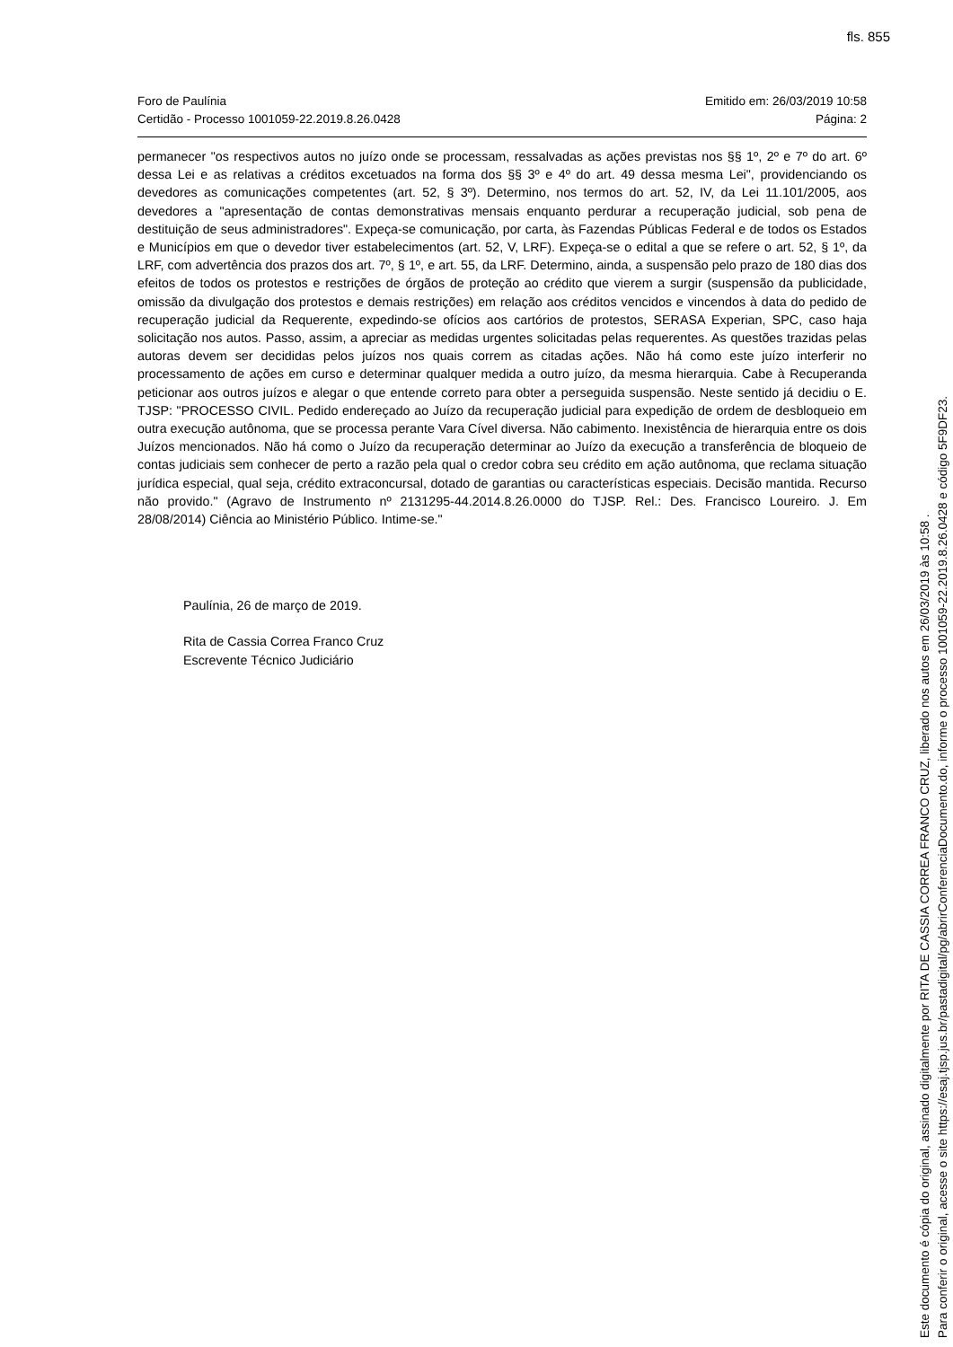fls. 855
Foro de Paulínia
Certidão - Processo 1001059-22.2019.8.26.0428
Emitido em: 26/03/2019 10:58
Página: 2
permanecer "os respectivos autos no juízo onde se processam, ressalvadas as ações previstas nos §§ 1º, 2º e 7º do art. 6º dessa Lei e as relativas a créditos excetuados na forma dos §§ 3º e 4º do art. 49 dessa mesma Lei", providenciando os devedores as comunicações competentes (art. 52, § 3º). Determino, nos termos do art. 52, IV, da Lei 11.101/2005, aos devedores a "apresentação de contas demonstrativas mensais enquanto perdurar a recuperação judicial, sob pena de destituição de seus administradores". Expeça-se comunicação, por carta, às Fazendas Públicas Federal e de todos os Estados e Municípios em que o devedor tiver estabelecimentos (art. 52, V, LRF). Expeça-se o edital a que se refere o art. 52, § 1º, da LRF, com advertência dos prazos dos art. 7º, § 1º, e art. 55, da LRF. Determino, ainda, a suspensão pelo prazo de 180 dias dos efeitos de todos os protestos e restrições de órgãos de proteção ao crédito que vierem a surgir (suspensão da publicidade, omissão da divulgação dos protestos e demais restrições) em relação aos créditos vencidos e vincendos à data do pedido de recuperação judicial da Requerente, expedindo-se ofícios aos cartórios de protestos, SERASA Experian, SPC, caso haja solicitação nos autos. Passo, assim, a apreciar as medidas urgentes solicitadas pelas requerentes. As questões trazidas pelas autoras devem ser decididas pelos juízos nos quais correm as citadas ações. Não há como este juízo interferir no processamento de ações em curso e determinar qualquer medida a outro juízo, da mesma hierarquia. Cabe à Recuperanda peticionar aos outros juízos e alegar o que entende correto para obter a perseguida suspensão. Neste sentido já decidiu o E. TJSP: "PROCESSO CIVIL. Pedido endereçado ao Juízo da recuperação judicial para expedição de ordem de desbloqueio em outra execução autônoma, que se processa perante Vara Cível diversa. Não cabimento. Inexistência de hierarquia entre os dois Juízos mencionados. Não há como o Juízo da recuperação determinar ao Juízo da execução a transferência de bloqueio de contas judiciais sem conhecer de perto a razão pela qual o credor cobra seu crédito em ação autônoma, que reclama situação jurídica especial, qual seja, crédito extraconcursal, dotado de garantias ou características especiais. Decisão mantida. Recurso não provido." (Agravo de Instrumento nº 2131295-44.2014.8.26.0000 do TJSP. Rel.: Des. Francisco Loureiro. J. Em 28/08/2014) Ciência ao Ministério Público. Intime-se."
Paulínia, 26 de março de 2019.
Rita de Cassia Correa Franco Cruz
Escrevente Técnico Judiciário
Este documento é cópia do original, assinado digitalmente por RITA DE CASSIA CORREA FRANCO CRUZ, liberado nos autos em 26/03/2019 às 10:58 .
Para conferir o original, acesse o site https://esaj.tjsp.jus.br/pastadigital/pg/abrirConferenciaDocumento.do, informe o processo 1001059-22.2019.8.26.0428 e código 5F9DF23.